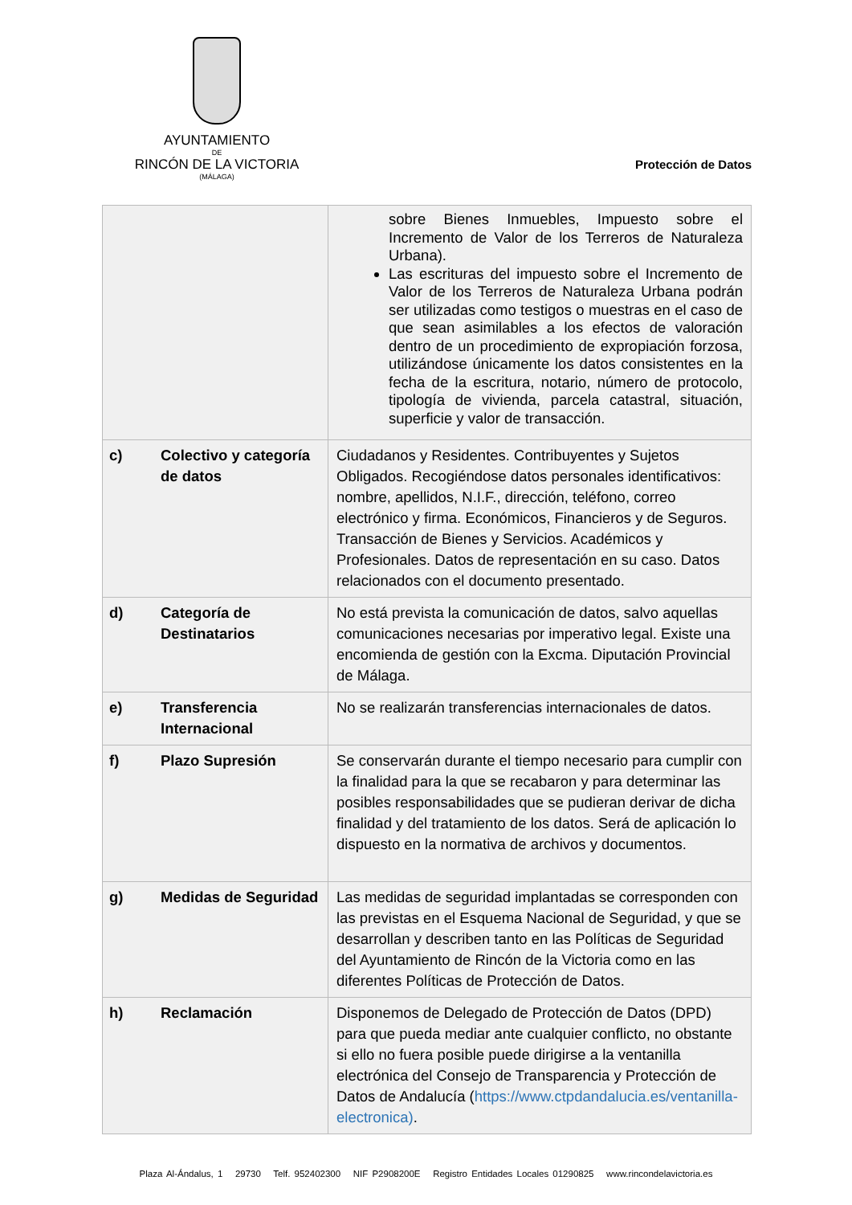AYUNTAMIENTO
DE
RINCÓN DE LA VICTORIA
(MÁLAGA)
Protección de Datos
| | sobre Bienes Inmuebles, Impuesto sobre el Incremento de Valor de los Terreros de Naturaleza Urbana). Las escrituras del impuesto sobre el Incremento de Valor de los Terreros de Naturaleza Urbana podrán ser utilizadas como testigos o muestras en el caso de que sean asimilables a los efectos de valoración dentro de un procedimiento de expropiación forzosa, utilizándose únicamente los datos consistentes en la fecha de la escritura, notario, número de protocolo, tipología de vivienda, parcela catastral, situación, superficie y valor de transacción. |
| c) Colectivo y categoría de datos | Ciudadanos y Residentes. Contribuyentes y Sujetos Obligados. Recogiéndose datos personales identificativos: nombre, apellidos, N.I.F., dirección, teléfono, correo electrónico y firma. Económicos, Financieros y de Seguros. Transacción de Bienes y Servicios. Académicos y Profesionales. Datos de representación en su caso. Datos relacionados con el documento presentado. |
| d) Categoría de Destinatarios | No está prevista la comunicación de datos, salvo aquellas comunicaciones necesarias por imperativo legal. Existe una encomienda de gestión con la Excma. Diputación Provincial de Málaga. |
| e) Transferencia Internacional | No se realizarán transferencias internacionales de datos. |
| f) Plazo Supresión | Se conservarán durante el tiempo necesario para cumplir con la finalidad para la que se recabaron y para determinar las posibles responsabilidades que se pudieran derivar de dicha finalidad y del tratamiento de los datos. Será de aplicación lo dispuesto en la normativa de archivos y documentos. |
| g) Medidas de Seguridad | Las medidas de seguridad implantadas se corresponden con las previstas en el Esquema Nacional de Seguridad, y que se desarrollan y describen tanto en las Políticas de Seguridad del Ayuntamiento de Rincón de la Victoria como en las diferentes Políticas de Protección de Datos. |
| h) Reclamación | Disponemos de Delegado de Protección de Datos (DPD) para que pueda mediar ante cualquier conflicto, no obstante si ello no fuera posible puede dirigirse a la ventanilla electrónica del Consejo de Transparencia y Protección de Datos de Andalucía ( https://www.ctpdandalucia.es/ventanilla-electronica) . |
Plaza Al-Ándalus, 1 29730 Telf. 952402300 NIF P2908200E Registro Entidades Locales 01290825 www.rincondelavictoria.es